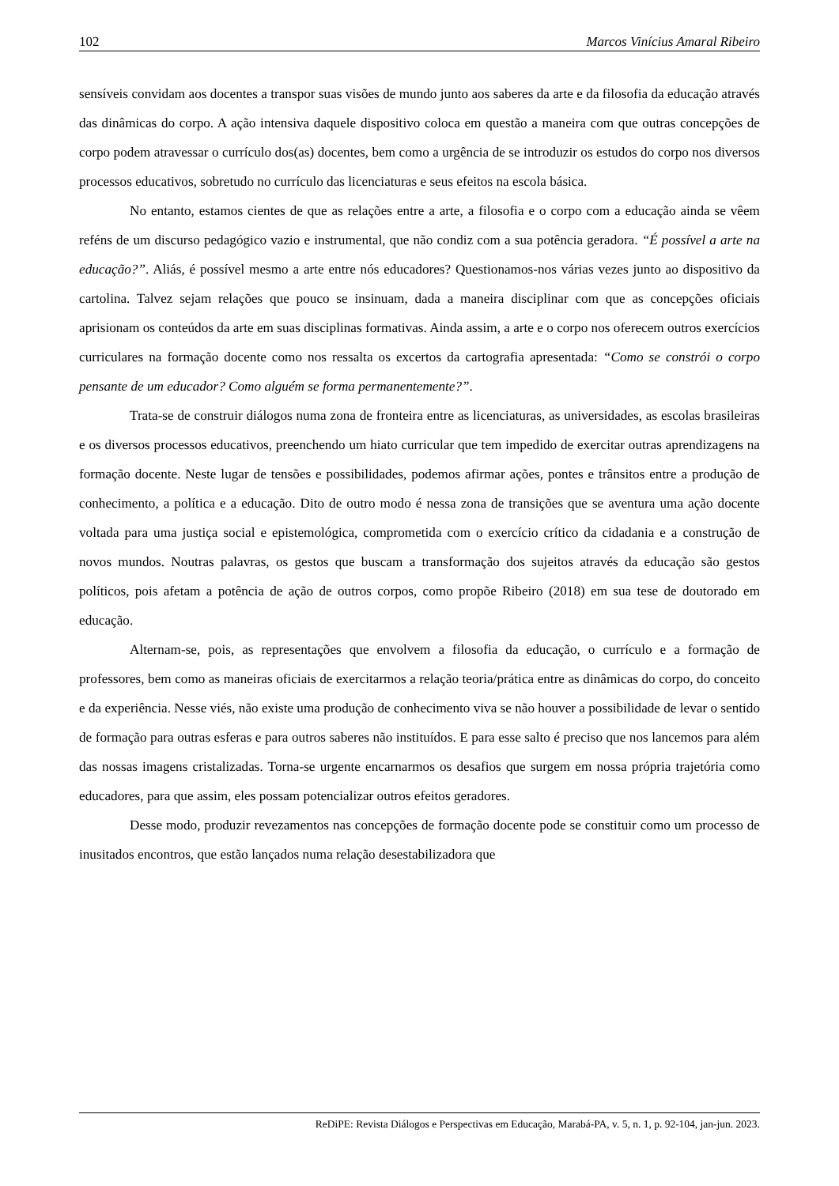102 Marcos Vinícius Amaral Ribeiro
sensíveis convidam aos docentes a transpor suas visões de mundo junto aos saberes da arte e da filosofia da educação através das dinâmicas do corpo. A ação intensiva daquele dispositivo coloca em questão a maneira com que outras concepções de corpo podem atravessar o currículo dos(as) docentes, bem como a urgência de se introduzir os estudos do corpo nos diversos processos educativos, sobretudo no currículo das licenciaturas e seus efeitos na escola básica.
No entanto, estamos cientes de que as relações entre a arte, a filosofia e o corpo com a educação ainda se vêem reféns de um discurso pedagógico vazio e instrumental, que não condiz com a sua potência geradora. “É possível a arte na educação?”. Aliás, é possível mesmo a arte entre nós educadores? Questionamos-nos várias vezes junto ao dispositivo da cartolina. Talvez sejam relações que pouco se insinuam, dada a maneira disciplinar com que as concepções oficiais aprisionam os conteúdos da arte em suas disciplinas formativas. Ainda assim, a arte e o corpo nos oferecem outros exercícios curriculares na formação docente como nos ressalta os excertos da cartografia apresentada: “Como se constrói o corpo pensante de um educador? Como alguém se forma permanentemente?”.
Trata-se de construir diálogos numa zona de fronteira entre as licenciaturas, as universidades, as escolas brasileiras e os diversos processos educativos, preenchendo um hiato curricular que tem impedido de exercitar outras aprendizagens na formação docente. Neste lugar de tensões e possibilidades, podemos afirmar ações, pontes e trânsitos entre a produção de conhecimento, a política e a educação. Dito de outro modo é nessa zona de transições que se aventura uma ação docente voltada para uma justiça social e epistemológica, comprometida com o exercício crítico da cidadania e a construção de novos mundos. Noutras palavras, os gestos que buscam a transformação dos sujeitos através da educação são gestos políticos, pois afetam a potência de ação de outros corpos, como propõe Ribeiro (2018) em sua tese de doutorado em educação.
Alternam-se, pois, as representações que envolvem a filosofia da educação, o currículo e a formação de professores, bem como as maneiras oficiais de exercitarmos a relação teoria/prática entre as dinâmicas do corpo, do conceito e da experiência. Nesse viés, não existe uma produção de conhecimento viva se não houver a possibilidade de levar o sentido de formação para outras esferas e para outros saberes não instituídos. E para esse salto é preciso que nos lancemos para além das nossas imagens cristalizadas. Torna-se urgente encarnarmos os desafios que surgem em nossa própria trajetória como educadores, para que assim, eles possam potencializar outros efeitos geradores.
Desse modo, produzir revezamentos nas concepções de formação docente pode se constituir como um processo de inusitados encontros, que estão lançados numa relação desestabilizadora que
ReDiPE: Revista Diálogos e Perspectivas em Educação, Marabá-PA, v. 5, n. 1, p. 92-104, jan-jun. 2023.